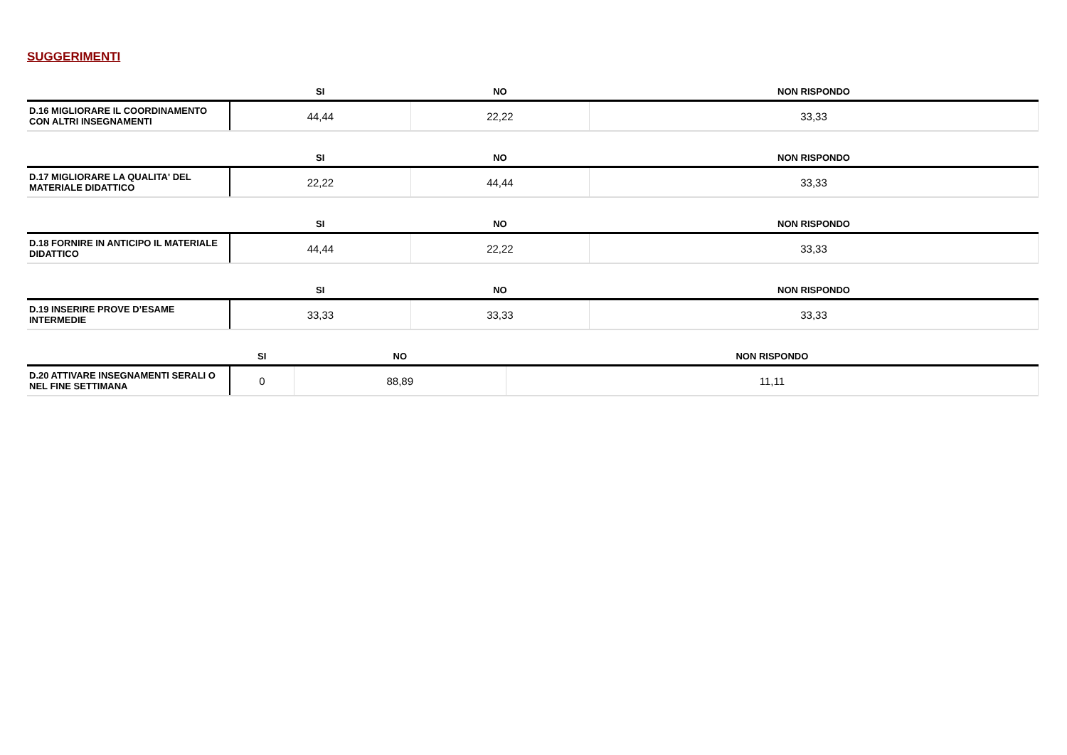SUGGERIMENTI
| | SI | NO | NON RISPONDO |
| --- | --- | --- | --- |
| D.16 MIGLIORARE IL COORDINAMENTO CON ALTRI INSEGNAMENTI | 44,44 | 22,22 | 33,33 |
| | SI | NO | NON RISPONDO |
| --- | --- | --- | --- |
| D.17 MIGLIORARE LA QUALITA' DEL MATERIALE DIDATTICO | 22,22 | 44,44 | 33,33 |
| | SI | NO | NON RISPONDO |
| --- | --- | --- | --- |
| D.18 FORNIRE IN ANTICIPO IL MATERIALE DIDATTICO | 44,44 | 22,22 | 33,33 |
| | SI | NO | NON RISPONDO |
| --- | --- | --- | --- |
| D.19 INSERIRE PROVE D’ESAME INTERMEDIE | 33,33 | 33,33 | 33,33 |
| | SI | NO | NON RISPONDO |
| --- | --- | --- | --- |
| D.20 ATTIVARE INSEGNAMENTI SERALI O NEL FINE SETTIMANA | 0 | 88,89 | 11,11 |